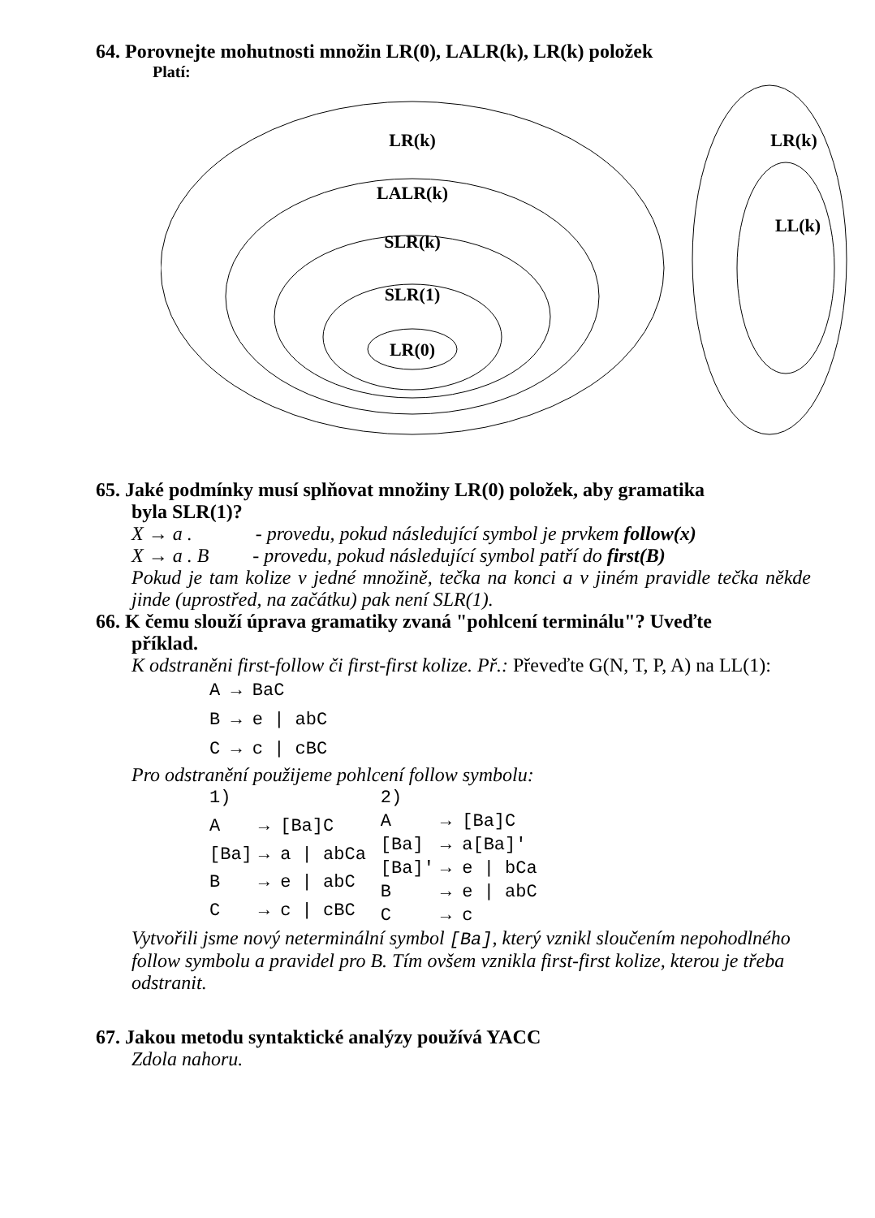64. Porovnejte mohutnosti množin LR(0), LALR(k), LR(k) položek
Platí:
LR(k)
LALR(k)
SLR(k)
SLR(1)
LR(0)
LR(k)
LL(k)
65. Jaké podmínky musí splňovat množiny LR(0) položek, aby gramatika
byla SLR(1)?
X → a . - provedu, pokud následující symbol je prvkem follow(x)
X → a . B - provedu, pokud následující symbol patří do first(B)
Pokud je tam kolize v jedné množině, tečka na konci a v jiném pravidle tečka někde jinde (uprostřed, na začátku) pak není SLR(1).
66. K čemu slouží úprava gramatiky zvaná "pohlcení terminálu"? Uveďte
příklad.
K odstraněni first-follow či first-first kolize. Př.: Převeďte G(N, T, P, A) na LL(1):
A → BaC
B → e | abC
C → c | cBC
Pro odstranění použijeme pohlcení follow symbolu:
| 1) | |
| A | → [Ba]C |
| [Ba] | → a / abCa |
| B | → e / abC |
| C | → c / cBC |
| 2) | |
| A | → [Ba]C |
| [Ba] | → a[Ba]' |
| [Ba]' | → e / bCa |
| B | → e / abC |
| C | → c |
Vytvořili jsme nový neterminální symbol [Ba], který vznikl sloučením nepohodlného follow symbolu a pravidel pro B. Tím ovšem vznikla first-first kolize, kterou je třeba odstranit.
67. Jakou metodu syntaktické analýzy používá YACC
Zdola nahoru.